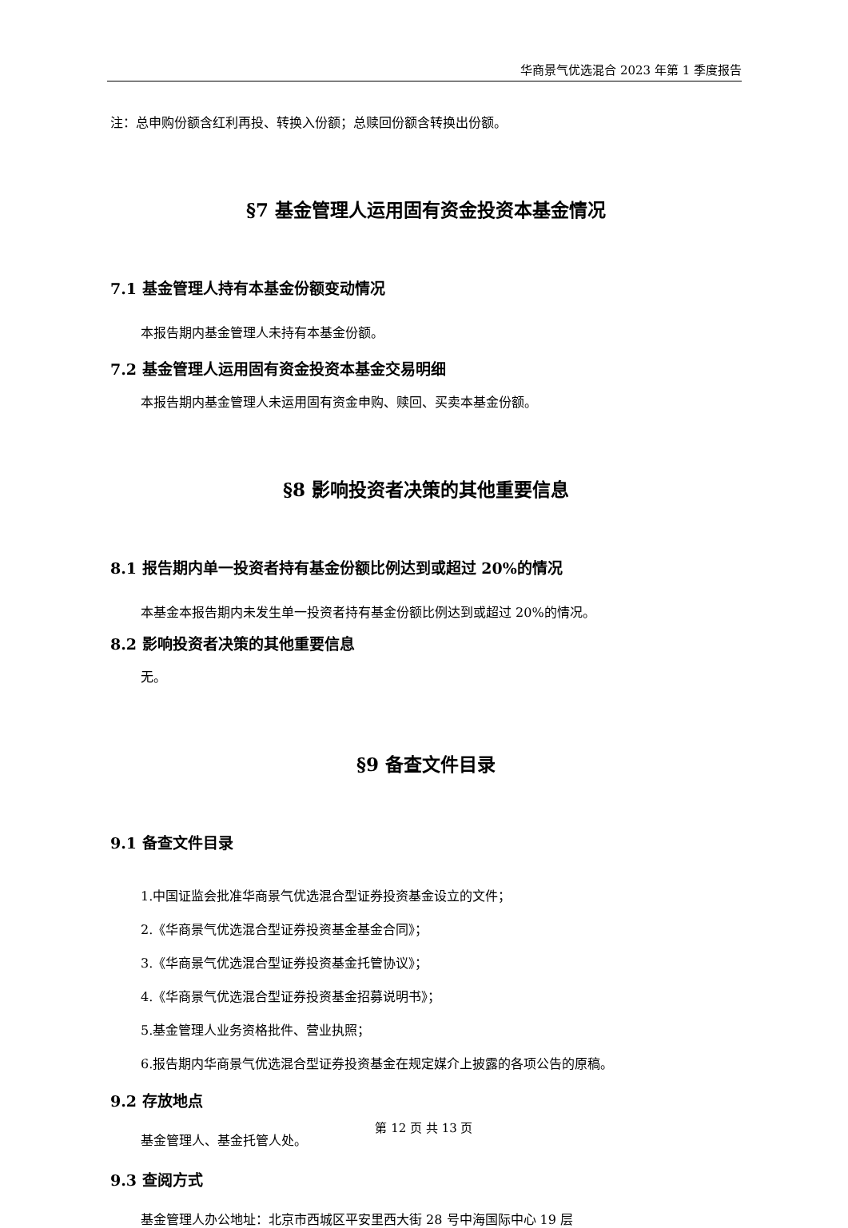华商景气优选混合 2023 年第 1 季度报告
注：总申购份额含红利再投、转换入份额；总赎回份额含转换出份额。
§7 基金管理人运用固有资金投资本基金情况
7.1 基金管理人持有本基金份额变动情况
本报告期内基金管理人未持有本基金份额。
7.2 基金管理人运用固有资金投资本基金交易明细
本报告期内基金管理人未运用固有资金申购、赎回、买卖本基金份额。
§8 影响投资者决策的其他重要信息
8.1 报告期内单一投资者持有基金份额比例达到或超过 20%的情况
本基金本报告期内未发生单一投资者持有基金份额比例达到或超过 20%的情况。
8.2 影响投资者决策的其他重要信息
无。
§9 备查文件目录
9.1 备查文件目录
1.中国证监会批准华商景气优选混合型证券投资基金设立的文件；
2.《华商景气优选混合型证券投资基金基金合同》；
3.《华商景气优选混合型证券投资基金托管协议》；
4.《华商景气优选混合型证券投资基金招募说明书》；
5.基金管理人业务资格批件、营业执照；
6.报告期内华商景气优选混合型证券投资基金在规定媒介上披露的各项公告的原稿。
9.2 存放地点
基金管理人、基金托管人处。
9.3 查阅方式
基金管理人办公地址：北京市西城区平安里西大街 28 号中海国际中心 19 层
第 12 页 共 13 页